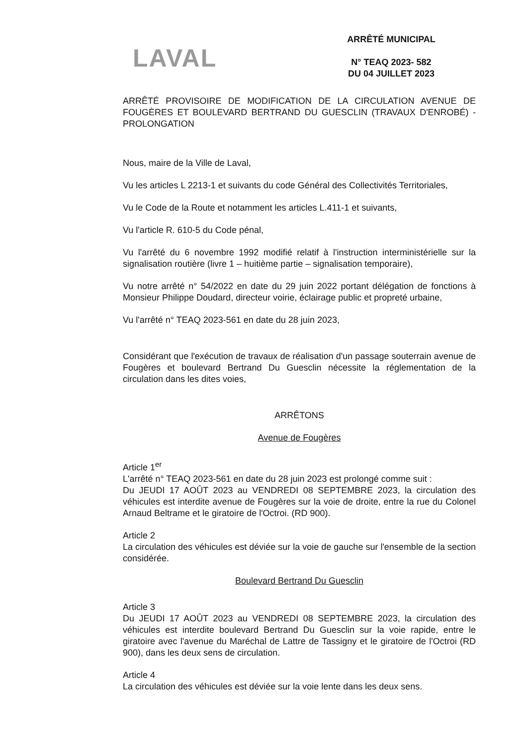LAVAL
ARRÊTÉ MUNICIPAL
N° TEAQ 2023- 582
DU 04 JUILLET 2023
ARRÊTÉ PROVISOIRE DE MODIFICATION DE LA CIRCULATION AVENUE DE FOUGÈRES ET BOULEVARD BERTRAND DU GUESCLIN (TRAVAUX D'ENROBÉ) - PROLONGATION
Nous, maire de la Ville de Laval,
Vu les articles L 2213-1 et suivants du code Général des Collectivités Territoriales,
Vu le Code de la Route et notamment les articles L.411-1 et suivants,
Vu l'article R. 610-5 du Code pénal,
Vu l'arrêté du 6 novembre 1992 modifié relatif à l'instruction interministérielle sur la signalisation routière (livre 1 – huitième partie – signalisation temporaire),
Vu notre arrêté n° 54/2022 en date du 29 juin 2022 portant délégation de fonctions à Monsieur Philippe Doudard, directeur voirie, éclairage public et propreté urbaine,
Vu l'arrêté n° TEAQ 2023-561 en date du 28 juin 2023,
Considérant que l'exécution de travaux de réalisation d'un passage souterrain avenue de Fougères et boulevard Bertrand Du Guesclin nécessite la réglementation de la circulation dans les dites voies,
ARRÊTONS
Avenue de Fougères
Article 1<sup>er</sup>
L'arrêté n° TEAQ 2023-561 en date du 28 juin 2023 est prolongé comme suit :
Du JEUDI 17 AOÛT 2023 au VENDREDI 08 SEPTEMBRE 2023, la circulation des véhicules est interdite avenue de Fougères sur la voie de droite, entre la rue du Colonel Arnaud Beltrame et le giratoire de l'Octroi. (RD 900).
Article 2
La circulation des véhicules est déviée sur la voie de gauche sur l'ensemble de la section considérée.
Boulevard Bertrand Du Guesclin
Article 3
Du JEUDI 17 AOÛT 2023 au VENDREDI 08 SEPTEMBRE 2023, la circulation des véhicules est interdite boulevard Bertrand Du Guesclin sur la voie rapide, entre le giratoire avec l'avenue du Maréchal de Lattre de Tassigny et le giratoire de l'Octroi (RD 900), dans les deux sens de circulation.
Article 4
La circulation des véhicules est déviée sur la voie lente dans les deux sens.